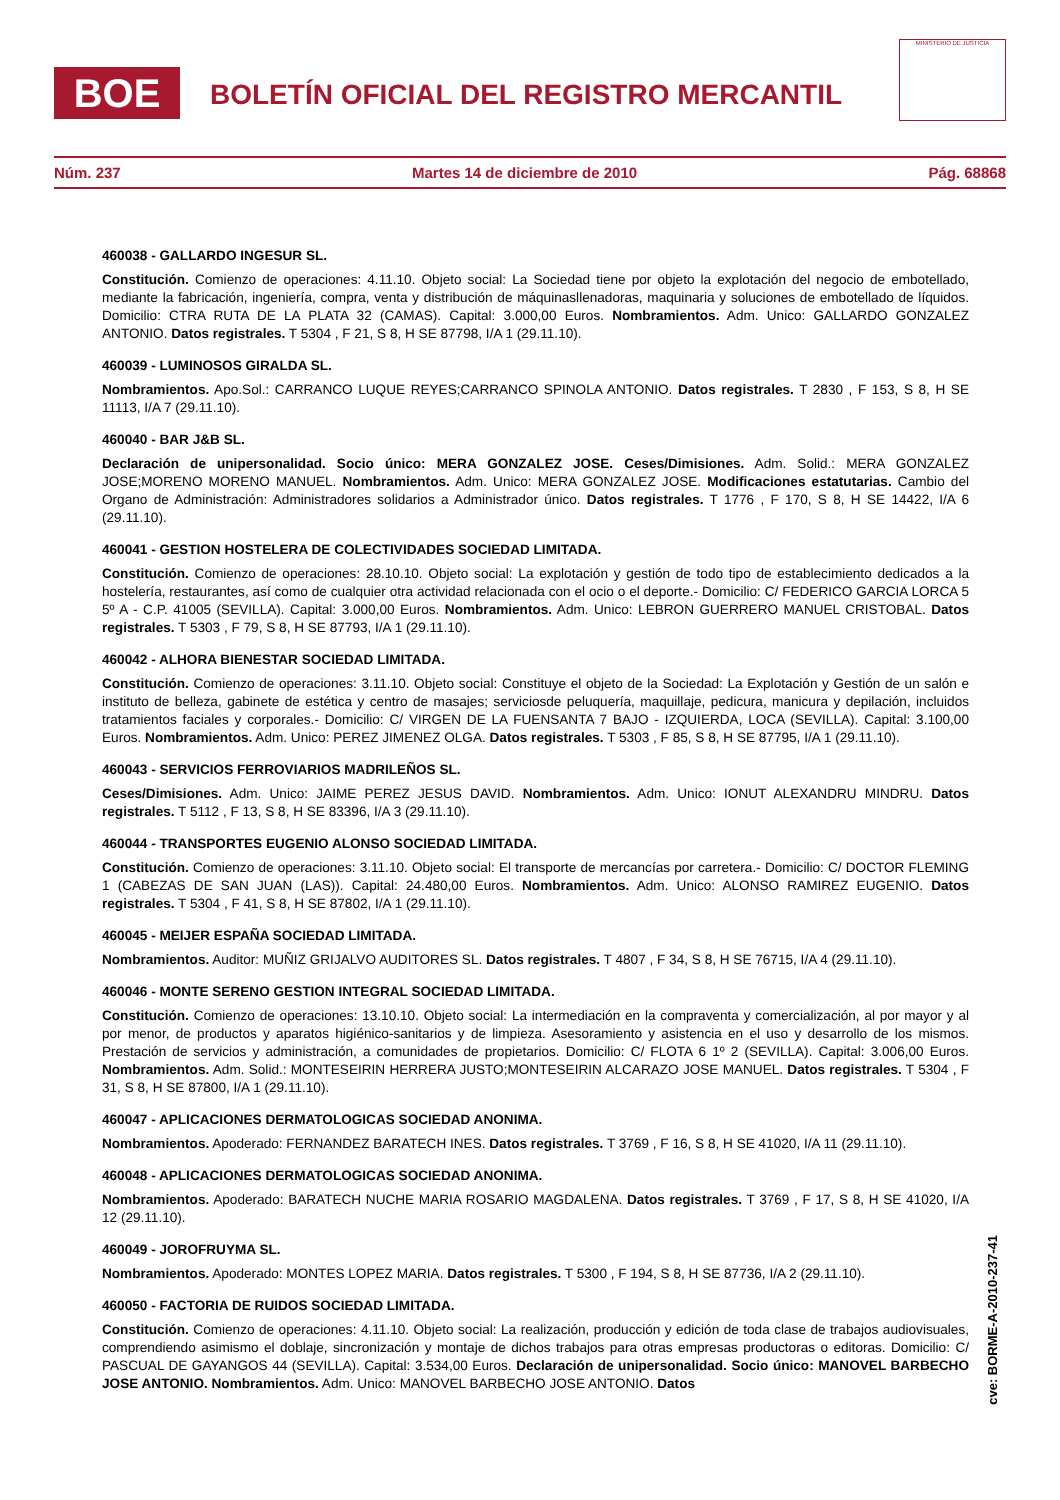BOE
BOLETÍN OFICIAL DEL REGISTRO MERCANTIL
MINISTERIO DE JUSTICIA
Núm. 237 Martes 14 de diciembre de 2010 Pág. 68868
460038 - GALLARDO INGESUR SL.
Constitución. Comienzo de operaciones: 4.11.10. Objeto social: La Sociedad tiene por objeto la explotación del negocio de embotellado, mediante la fabricación, ingeniería, compra, venta y distribución de máquinasllenadoras, maquinaria y soluciones de embotellado de líquidos. Domicilio: CTRA RUTA DE LA PLATA 32 (CAMAS). Capital: 3.000,00 Euros. Nombramientos. Adm. Unico: GALLARDO GONZALEZ ANTONIO. Datos registrales. T 5304 , F 21, S 8, H SE 87798, I/A 1 (29.11.10).
460039 - LUMINOSOS GIRALDA SL.
Nombramientos. Apo.Sol.: CARRANCO LUQUE REYES;CARRANCO SPINOLA ANTONIO. Datos registrales. T 2830 , F 153, S 8, H SE 11113, I/A 7 (29.11.10).
460040 - BAR J&B SL.
Declaración de unipersonalidad. Socio único: MERA GONZALEZ JOSE. Ceses/Dimisiones. Adm. Solid.: MERA GONZALEZ JOSE;MORENO MORENO MANUEL. Nombramientos. Adm. Unico: MERA GONZALEZ JOSE. Modificaciones estatutarias. Cambio del Organo de Administración: Administradores solidarios a Administrador único. Datos registrales. T 1776 , F 170, S 8, H SE 14422, I/A 6 (29.11.10).
460041 - GESTION HOSTELERA DE COLECTIVIDADES SOCIEDAD LIMITADA.
Constitución. Comienzo de operaciones: 28.10.10. Objeto social: La explotación y gestión de todo tipo de establecimiento dedicados a la hostelería, restaurantes, así como de cualquier otra actividad relacionada con el ocio o el deporte.- Domicilio: C/ FEDERICO GARCIA LORCA 5 5º A - C.P. 41005 (SEVILLA). Capital: 3.000,00 Euros. Nombramientos. Adm. Unico: LEBRON GUERRERO MANUEL CRISTOBAL. Datos registrales. T 5303 , F 79, S 8, H SE 87793, I/A 1 (29.11.10).
460042 - ALHORA BIENESTAR SOCIEDAD LIMITADA.
Constitución. Comienzo de operaciones: 3.11.10. Objeto social: Constituye el objeto de la Sociedad: La Explotación y Gestión de un salón e instituto de belleza, gabinete de estética y centro de masajes; serviciosde peluquería, maquillaje, pedicura, manicura y depilación, incluidos tratamientos faciales y corporales.- Domicilio: C/ VIRGEN DE LA FUENSANTA 7 BAJO - IZQUIERDA, LOCA (SEVILLA). Capital: 3.100,00 Euros. Nombramientos. Adm. Unico: PEREZ JIMENEZ OLGA. Datos registrales. T 5303 , F 85, S 8, H SE 87795, I/A 1 (29.11.10).
460043 - SERVICIOS FERROVIARIOS MADRILEÑOS SL.
Ceses/Dimisiones. Adm. Unico: JAIME PEREZ JESUS DAVID. Nombramientos. Adm. Unico: IONUT ALEXANDRU MINDRU. Datos registrales. T 5112 , F 13, S 8, H SE 83396, I/A 3 (29.11.10).
460044 - TRANSPORTES EUGENIO ALONSO SOCIEDAD LIMITADA.
Constitución. Comienzo de operaciones: 3.11.10. Objeto social: El transporte de mercancías por carretera.- Domicilio: C/ DOCTOR FLEMING 1 (CABEZAS DE SAN JUAN (LAS)). Capital: 24.480,00 Euros. Nombramientos. Adm. Unico: ALONSO RAMIREZ EUGENIO. Datos registrales. T 5304 , F 41, S 8, H SE 87802, I/A 1 (29.11.10).
460045 - MEIJER ESPAÑA SOCIEDAD LIMITADA.
Nombramientos. Auditor: MUÑIZ GRIJALVO AUDITORES SL. Datos registrales. T 4807 , F 34, S 8, H SE 76715, I/A 4 (29.11.10).
460046 - MONTE SERENO GESTION INTEGRAL SOCIEDAD LIMITADA.
Constitución. Comienzo de operaciones: 13.10.10. Objeto social: La intermediación en la compraventa y comercialización, al por mayor y al por menor, de productos y aparatos higiénico-sanitarios y de limpieza. Asesoramiento y asistencia en el uso y desarrollo de los mismos. Prestación de servicios y administración, a comunidades de propietarios. Domicilio: C/ FLOTA 6 1º 2 (SEVILLA). Capital: 3.006,00 Euros. Nombramientos. Adm. Solid.: MONTESEIRIN HERRERA JUSTO;MONTESEIRIN ALCARAZO JOSE MANUEL. Datos registrales. T 5304 , F 31, S 8, H SE 87800, I/A 1 (29.11.10).
460047 - APLICACIONES DERMATOLOGICAS SOCIEDAD ANONIMA.
Nombramientos. Apoderado: FERNANDEZ BARATECH INES. Datos registrales. T 3769 , F 16, S 8, H SE 41020, I/A 11 (29.11.10).
460048 - APLICACIONES DERMATOLOGICAS SOCIEDAD ANONIMA.
Nombramientos. Apoderado: BARATECH NUCHE MARIA ROSARIO MAGDALENA. Datos registrales. T 3769 , F 17, S 8, H SE 41020, I/A 12 (29.11.10).
460049 - JOROFRUYMA SL.
Nombramientos. Apoderado: MONTES LOPEZ MARIA. Datos registrales. T 5300 , F 194, S 8, H SE 87736, I/A 2 (29.11.10).
460050 - FACTORIA DE RUIDOS SOCIEDAD LIMITADA.
Constitución. Comienzo de operaciones: 4.11.10. Objeto social: La realización, producción y edición de toda clase de trabajos audiovisuales, comprendiendo asimismo el doblaje, sincronización y montaje de dichos trabajos para otras empresas productoras o editoras. Domicilio: C/ PASCUAL DE GAYANGOS 44 (SEVILLA). Capital: 3.534,00 Euros. Declaración de unipersonalidad. Socio único: MANOVEL BARBECHO JOSE ANTONIO. Nombramientos. Adm. Unico: MANOVEL BARBECHO JOSE ANTONIO. Datos
cve: BORME-A-2010-237-41